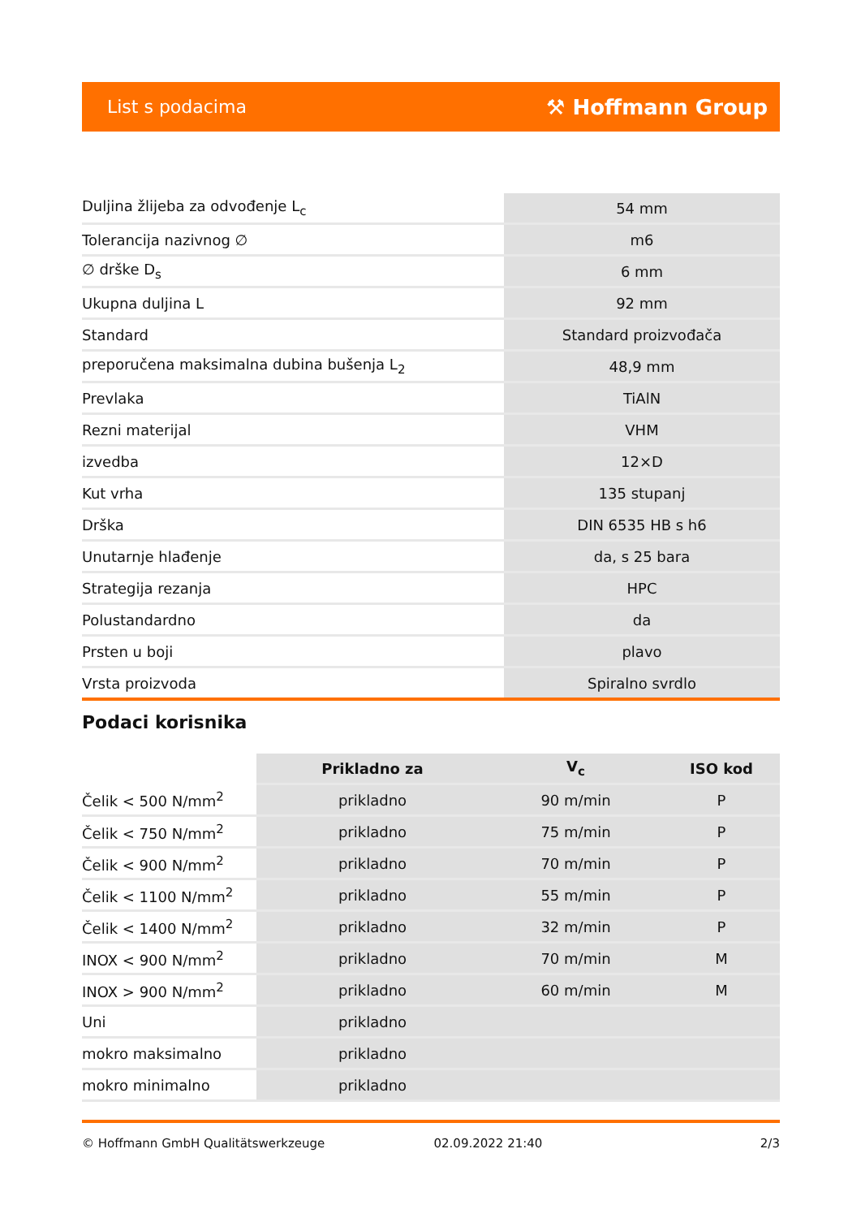List s podacima ⚒ Hoffmann Group
| Duljina žlijeba za odvođenje L<sub>c</sub> | 54 mm |
| Tolerancija nazivnog ∅ | m6 |
| ∅ drške D<sub>s</sub> | 6 mm |
| Ukupna duljina L | 92 mm |
| Standard | Standard proizvođača |
| preporučena maksimalna dubina bušenja L<sub>2</sub> | 48,9 mm |
| Prevlaka | TiAlN |
| Rezni materijal | VHM |
| izvedba | 12×D |
| Kut vrha | 135 stupanj |
| Drška | DIN 6535 HB s h6 |
| Unutarnje hlađenje | da, s 25 bara |
| Strategija rezanja | HPC |
| Polustandardno | da |
| Prsten u boji | plavo |
| Vrsta proizvoda | Spiralno svrdlo |
Podaci korisnika
| | Prikladno za | V<sub>c</sub> | ISO kod |
| --- | --- | --- | --- |
| Čelik < 500 N/mm<sup>2</sup> | prikladno | 90 m/min | P |
| Čelik < 750 N/mm<sup>2</sup> | prikladno | 75 m/min | P |
| Čelik < 900 N/mm<sup>2</sup> | prikladno | 70 m/min | P |
| Čelik < 1100 N/mm<sup>2</sup> | prikladno | 55 m/min | P |
| Čelik < 1400 N/mm<sup>2</sup> | prikladno | 32 m/min | P |
| INOX < 900 N/mm<sup>2</sup> | prikladno | 70 m/min | M |
| INOX > 900 N/mm<sup>2</sup> | prikladno | 60 m/min | M |
| Uni | prikladno | | |
| mokro maksimalno | prikladno | | |
| mokro minimalno | prikladno | | |
© Hoffmann GmbH Qualitätswerkzeuge 02.09.2022 21:40 2/3